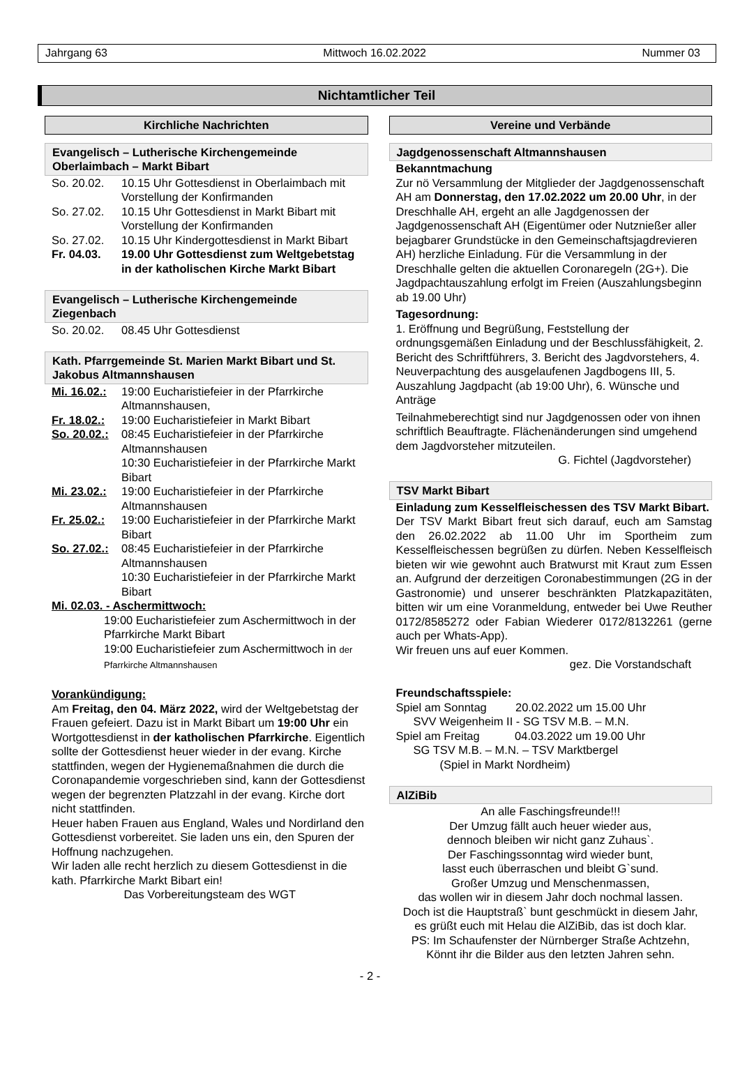Jahrgang 63 Mittwoch 16.02.2022 Nummer 03
Nichtamtlicher Teil
Kirchliche Nachrichten
Evangelisch – Lutherische Kirchengemeinde
Oberlaimbach – Markt Bibart
So. 20.02. 10.15 Uhr Gottesdienst in Oberlaimbach mit Vorstellung der Konfirmanden
So. 27.02. 10.15 Uhr Gottesdienst in Markt Bibart mit Vorstellung der Konfirmanden
So. 27.02. 10.15 Uhr Kindergottesdienst in Markt Bibart
Fr. 04.03. 19.00 Uhr Gottesdienst zum Weltgebetstag in der katholischen Kirche Markt Bibart
Evangelisch – Lutherische Kirchengemeinde
Ziegenbach
So. 20.02. 08.45 Uhr Gottesdienst
Kath. Pfarrgemeinde St. Marien Markt Bibart und St. Jakobus Altmannshausen
Mi. 16.02.: 19:00 Eucharistiefeier in der Pfarrkirche Altmannshausen,
Fr. 18.02.: 19:00 Eucharistiefeier in Markt Bibart
So. 20.02.: 08:45 Eucharistiefeier in der Pfarrkirche Altmannshausen
10:30 Eucharistiefeier in der Pfarrkirche Markt Bibart
Mi. 23.02.: 19:00 Eucharistiefeier in der Pfarrkirche Altmannshausen
Fr. 25.02.: 19:00 Eucharistiefeier in der Pfarrkirche Markt Bibart
So. 27.02.: 08:45 Eucharistiefeier in der Pfarrkirche Altmannshausen
10:30 Eucharistiefeier in der Pfarrkirche Markt Bibart
Mi. 02.03. - Aschermittwoch:
19:00 Eucharistiefeier zum Aschermittwoch in der Pfarrkirche Markt Bibart
19:00 Eucharistiefeier zum Aschermittwoch in der Pfarrkirche Altmannshausen
Vorankündigung:
Am Freitag, den 04. März 2022, wird der Weltgebetstag der Frauen gefeiert. Dazu ist in Markt Bibart um 19:00 Uhr ein Wortgottesdienst in der katholischen Pfarrkirche. Eigentlich sollte der Gottesdienst heuer wieder in der evang. Kirche stattfinden, wegen der Hygienemaßnahmen die durch die Coronapandemie vorgeschrieben sind, kann der Gottesdienst wegen der begrenzten Platzzahl in der evang. Kirche dort nicht stattfinden.
Heuer haben Frauen aus England, Wales und Nordirland den Gottesdienst vorbereitet. Sie laden uns ein, den Spuren der Hoffnung nachzugehen.
Wir laden alle recht herzlich zu diesem Gottesdienst in die kath. Pfarrkirche Markt Bibart ein!
Das Vorbereitungsteam des WGT
Vereine und Verbände
Jagdgenossenschaft Altmannshausen
Bekanntmachung
Zur nö Versammlung der Mitglieder der Jagdgenossenschaft AH am Donnerstag, den 17.02.2022 um 20.00 Uhr, in der Dreschhalle AH, ergeht an alle Jagdgenossen der Jagdgenossenschaft AH (Eigentümer oder Nutznießer aller bejagbarer Grundstücke in den Gemeinschaftsjagdrevieren AH) herzliche Einladung. Für die Versammlung in der Dreschhalle gelten die aktuellen Coronaregeln (2G+). Die Jagdpachtauszahlung erfolgt im Freien (Auszahlungsbeginn ab 19.00 Uhr)
Tagesordnung:
1. Eröffnung und Begrüßung, Feststellung der ordnungsgemäßen Einladung und der Beschlussfähigkeit, 2. Bericht des Schriftführers, 3. Bericht des Jagdvorstehers, 4. Neuverpachtung des ausgelaufenen Jagdbogens III, 5. Auszahlung Jagdpacht (ab 19:00 Uhr), 6. Wünsche und Anträge
Teilnahmeberechtigt sind nur Jagdgenossen oder von ihnen schriftlich Beauftragte. Flächenänderungen sind umgehend dem Jagdvorsteher mitzuteilen.
G. Fichtel (Jagdvorsteher)
TSV Markt Bibart
Einladung zum Kesselfleischessen des TSV Markt Bibart.
Der TSV Markt Bibart freut sich darauf, euch am Samstag den 26.02.2022 ab 11.00 Uhr im Sportheim zum Kesselfleischessen begrüßen zu dürfen. Neben Kesselfleisch bieten wir wie gewohnt auch Bratwurst mit Kraut zum Essen an. Aufgrund der derzeitigen Coronabestimmungen (2G in der Gastronomie) und unserer beschränkten Platzkapazitäten, bitten wir um eine Voranmeldung, entweder bei Uwe Reuther 0172/8585272 oder Fabian Wiederer 0172/8132261 (gerne auch per Whats-App).
Wir freuen uns auf euer Kommen.
gez. Die Vorstandschaft
Freundschaftsspiele:
Spiel am Sonntag 20.02.2022 um 15.00 Uhr
SVV Weigenheim II - SG TSV M.B. – M.N.
Spiel am Freitag 04.03.2022 um 19.00 Uhr
SG TSV M.B. – M.N. – TSV Marktbergel
(Spiel in Markt Nordheim)
AlZiBib
An alle Faschingsfreunde!!!
Der Umzug fällt auch heuer wieder aus,
dennoch bleiben wir nicht ganz Zuhaus`.
Der Faschingssonntag wird wieder bunt,
lasst euch überraschen und bleibt G`sund.
Großer Umzug und Menschenmassen,
das wollen wir in diesem Jahr doch nochmal lassen.
Doch ist die Hauptstraß` bunt geschmückt in diesem Jahr,
es grüßt euch mit Helau die AlZiBib, das ist doch klar.
PS: Im Schaufenster der Nürnberger Straße Achtzehn,
Könnt ihr die Bilder aus den letzten Jahren sehn.
- 2 -